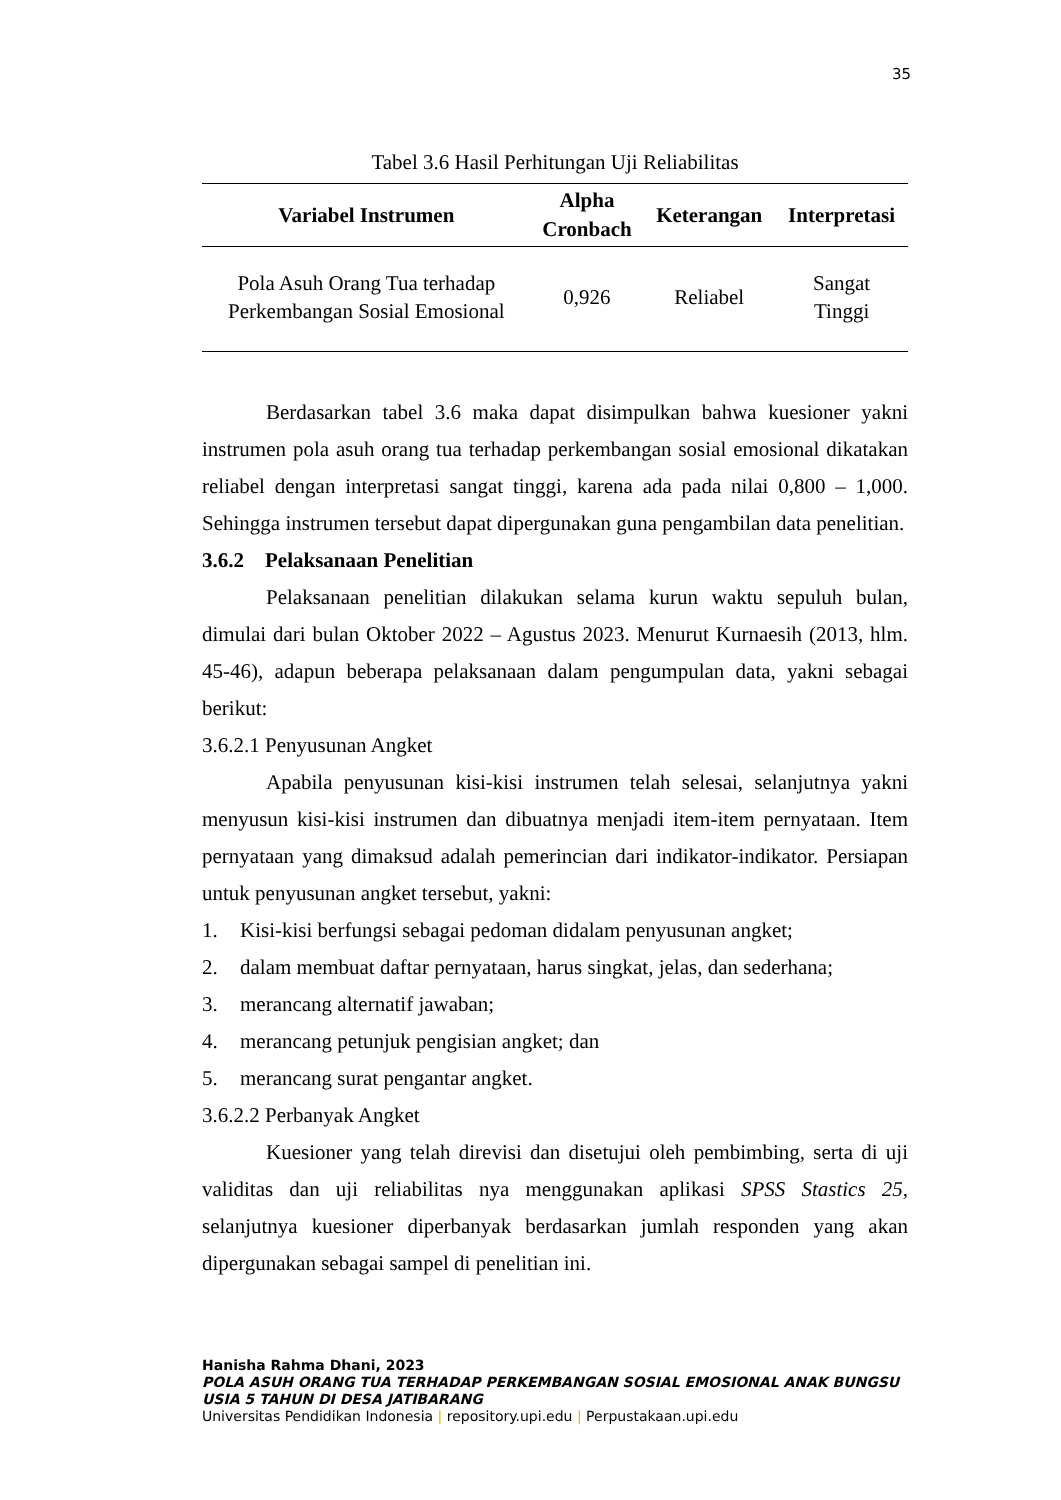35
Tabel 3.6 Hasil Perhitungan Uji Reliabilitas
| Variabel Instrumen | Alpha Cronbach | Keterangan | Interpretasi |
| --- | --- | --- | --- |
| Pola Asuh Orang Tua terhadap Perkembangan Sosial Emosional | 0,926 | Reliabel | Sangat Tinggi |
Berdasarkan tabel 3.6 maka dapat disimpulkan bahwa kuesioner yakni instrumen pola asuh orang tua terhadap perkembangan sosial emosional dikatakan reliabel dengan interpretasi sangat tinggi, karena ada pada nilai 0,800 – 1,000. Sehingga instrumen tersebut dapat dipergunakan guna pengambilan data penelitian.
3.6.2 Pelaksanaan Penelitian
Pelaksanaan penelitian dilakukan selama kurun waktu sepuluh bulan, dimulai dari bulan Oktober 2022 – Agustus 2023. Menurut Kurnaesih (2013, hlm. 45-46), adapun beberapa pelaksanaan dalam pengumpulan data, yakni sebagai berikut:
3.6.2.1 Penyusunan Angket
Apabila penyusunan kisi-kisi instrumen telah selesai, selanjutnya yakni menyusun kisi-kisi instrumen dan dibuatnya menjadi item-item pernyataan. Item pernyataan yang dimaksud adalah pemerincian dari indikator-indikator. Persiapan untuk penyusunan angket tersebut, yakni:
1. Kisi-kisi berfungsi sebagai pedoman didalam penyusunan angket;
2. dalam membuat daftar pernyataan, harus singkat, jelas, dan sederhana;
3. merancang alternatif jawaban;
4. merancang petunjuk pengisian angket; dan
5. merancang surat pengantar angket.
3.6.2.2 Perbanyak Angket
Kuesioner yang telah direvisi dan disetujui oleh pembimbing, serta di uji validitas dan uji reliabilitas nya menggunakan aplikasi SPSS Stastics 25, selanjutnya kuesioner diperbanyak berdasarkan jumlah responden yang akan dipergunakan sebagai sampel di penelitian ini.
Hanisha Rahma Dhani, 2023
POLA ASUH ORANG TUA TERHADAP PERKEMBANGAN SOSIAL EMOSIONAL ANAK BUNGSU USIA 5 TAHUN DI DESA JATIBARANG
Universitas Pendidikan Indonesia | repository.upi.edu | Perpustakaan.upi.edu